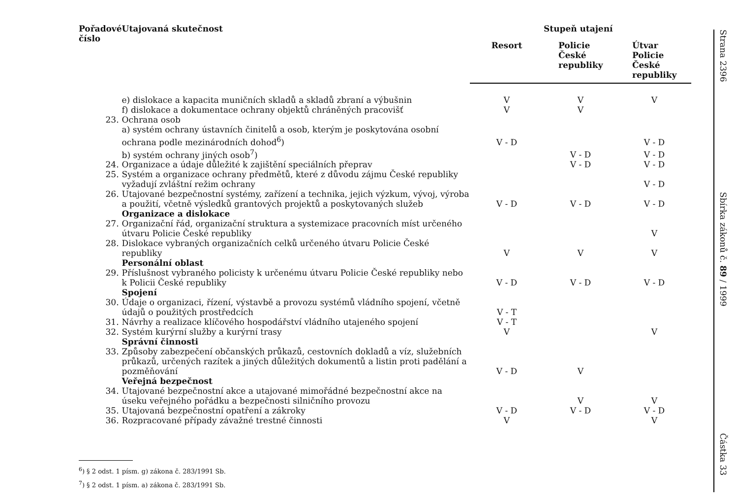| Pořadové číslo | Utajovaná skutečnost | Stupeň utajení | | |
| --- | --- | --- | --- | --- |
| | | Resort | Policie České republiky | Útvar Policie České republiky |
| | e) dislokace a kapacita muničních skladů a skladů zbraní a výbušnin | V | V | V |
| | f) dislokace a dokumentace ochrany objektů chráněných pracovišť | V | V | |
| 23. | Ochrana osob | | | |
| | a) systém ochrany ústavních činitelů a osob, kterým je poskytována osobní ochrana podle mezinárodních dohod<sup>6</sup>) | V - D | | V - D |
| | b) systém ochrany jiných osob<sup>7</sup>) | | V - D | V - D |
| 24. | Organizace a údaje důležité k zajištění speciálních přeprav | | V - D | V - D |
| 25. | Systém a organizace ochrany předmětů, které z důvodu zájmu České republiky vyžadují zvláštní režim ochrany | | | V - D |
| 26. | Utajované bezpečnostní systémy, zařízení a technika, jejich výzkum, vývoj, výroba a použití, včetně výsledků grantových projektů a poskytovaných služeb | V - D | V - D | V - D |
| | Organizace a dislokace | | | |
| 27. | Organizační řád, organizační struktura a systemizace pracovních míst určeného útvaru Policie České republiky | | | V |
| 28. | Dislokace vybraných organizačních celků určeného útvaru Policie České republiky | V | V | V |
| | Personální oblast | | | |
| 29. | Příslušnost vybraného policisty k určenému útvaru Policie České republiky nebo k Policii České republiky | V - D | V - D | V - D |
| | Spojení | | | |
| 30. | Údaje o organizaci, řízení, výstavbě a provozu systémů vládního spojení, včetně údajů o použitých prostředcích | V - T | | |
| 31. | Návrhy a realizace klíčového hospodářství vládního utajeného spojení | V - T | | |
| 32. | Systém kurýrní služby a kurýrní trasy | V | | V |
| | Správní činnosti | | | |
| 33. | Způsoby zabezpečení občanských průkazů, cestovních dokladů a víz, služebních průkazů, určených razítek a jiných důležitých dokumentů a listin proti padělání a pozměňování | V - D | V | |
| | Veřejná bezpečnost | | | |
| 34. | Utajované bezpečnostní akce a utajované mimořádné bezpečnostní akce na úseku veřejného pořádku a bezpečnosti silničního provozu | | V | V |
| 35. | Utajovaná bezpečnostní opatření a zákroky | V - D | V - D | V - D |
| 36. | Rozpracované případy závažné trestné činnosti | V | | V |
<sup>6</sup>) § 2 odst. 1 písm. g) zákona č. 283/1991 Sb.
<sup>7</sup>) § 2 odst. 1 písm. a) zákona č. 283/1991 Sb.
Strana 2396
Sbírka zákonů č. 89 / 1999
Částka 33